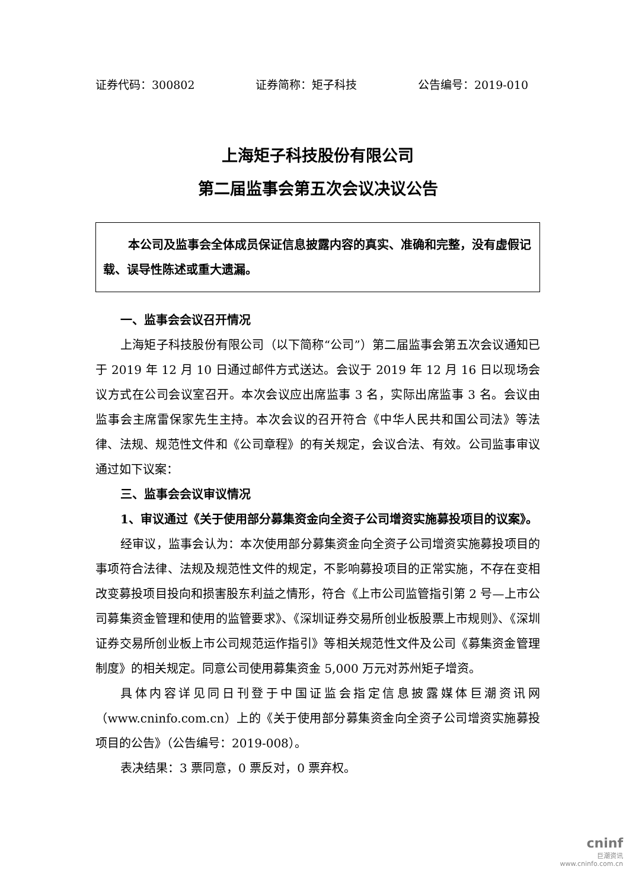证券代码：300802 证券简称：矩子科技 公告编号：2019-010
上海矩子科技股份有限公司
第二届监事会第五次会议决议公告
本公司及监事会全体成员保证信息披露内容的真实、准确和完整，没有虚假记载、误导性陈述或重大遗漏。
一、监事会会议召开情况
上海矩子科技股份有限公司（以下简称“公司”）第二届监事会第五次会议通知已于 2019 年 12 月 10 日通过邮件方式送达。会议于 2019 年 12 月 16 日以现场会议方式在公司会议室召开。本次会议应出席监事 3 名，实际出席监事 3 名。会议由监事会主席雷保家先生主持。本次会议的召开符合《中华人民共和国公司法》等法律、法规、规范性文件和《公司章程》的有关规定，会议合法、有效。公司监事审议通过如下议案：
三、监事会会议审议情况
1、审议通过《关于使用部分募集资金向全资子公司增资实施募投项目的议案》。
经审议，监事会认为：本次使用部分募集资金向全资子公司增资实施募投项目的事项符合法律、法规及规范性文件的规定，不影响募投项目的正常实施，不存在变相改变募投项目投向和损害股东利益之情形，符合《上市公司监管指引第 2 号—上市公司募集资金管理和使用的监管要求》、《深圳证券交易所创业板股票上市规则》、《深圳证券交易所创业板上市公司规范运作指引》等相关规范性文件及公司《募集资金管理制度》的相关规定。同意公司使用募集资金 5,000 万元对苏州矩子增资。
具体内容详见同日刊登于中国证监会指定信息披露媒体巨潮资讯网（www.cninfo.com.cn）上的《关于使用部分募集资金向全资子公司增资实施募投项目的公告》（公告编号：2019-008）。
表决结果：3 票同意，0 票反对，0 票弃权。
cninf
巨潮资讯
www.cninfo.com.cn